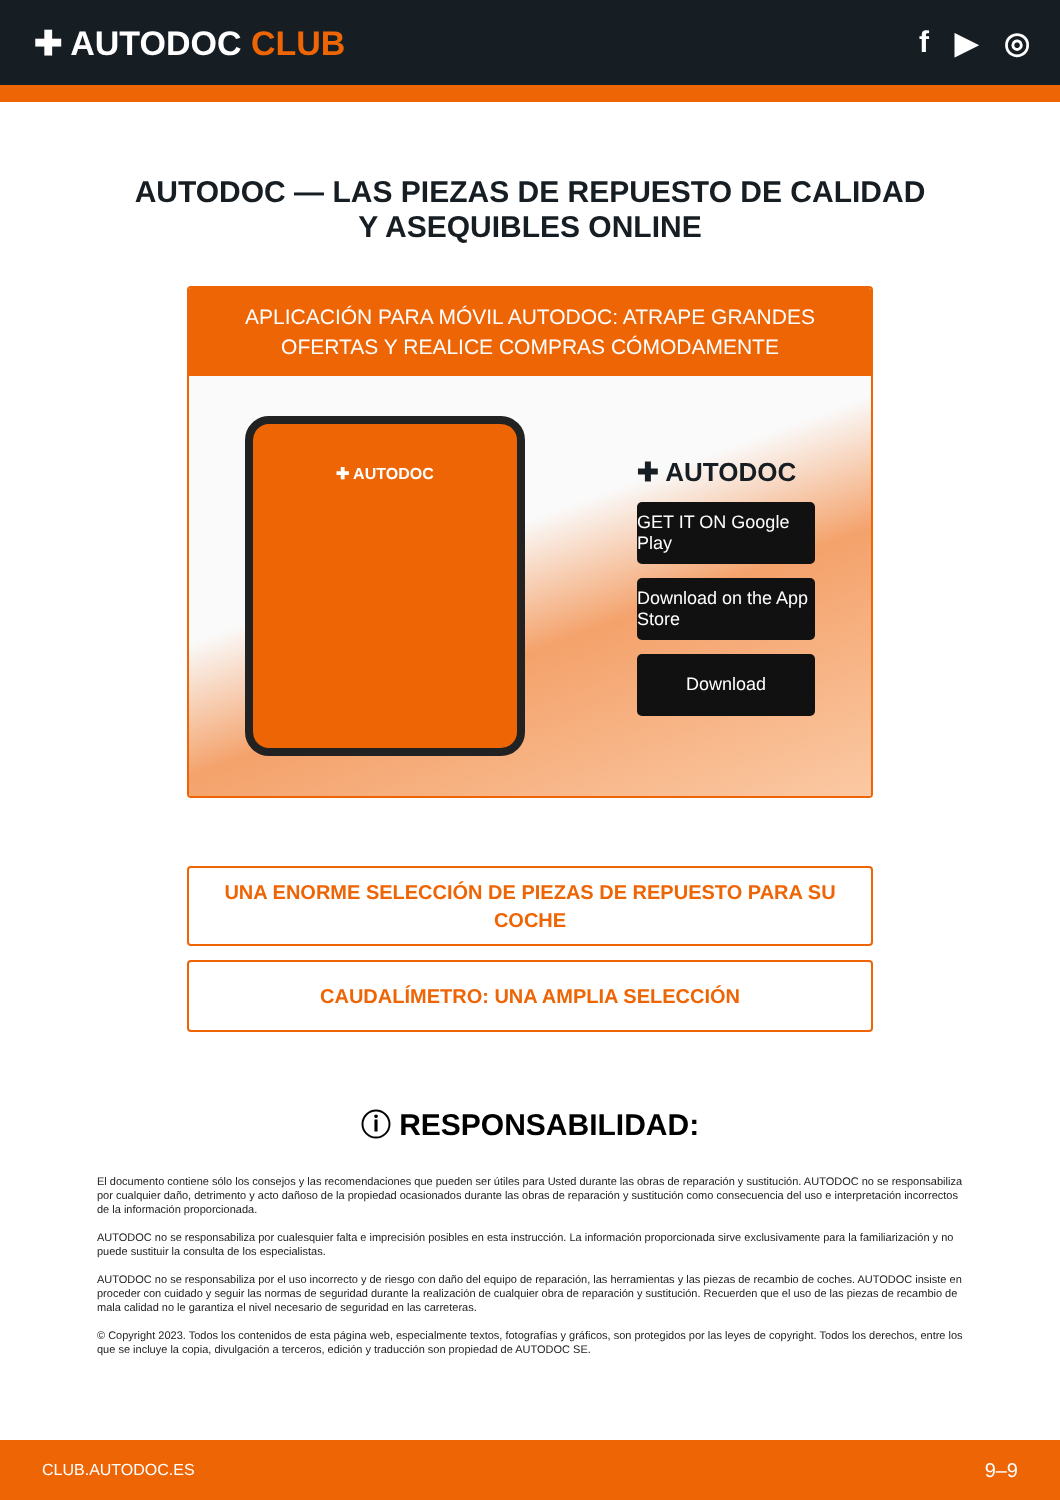✚ AUTODOC CLUB f ▶ ◎
AUTODOC — LAS PIEZAS DE REPUESTO DE CALIDAD
Y ASEQUIBLES ONLINE
APLICACIÓN PARA MÓVIL AUTODOC: ATRAPE GRANDES OFERTAS Y REALICE COMPRAS CÓMODAMENTE
✚ AUTODOC
✚ AUTODOC
GET IT ON Google Play
Download on the App Store
Download
UNA ENORME SELECCIÓN DE PIEZAS DE REPUESTO PARA SU COCHE
CAUDALÍMETRO: UNA AMPLIA SELECCIÓN
ⓘ RESPONSABILIDAD:
El documento contiene sólo los consejos y las recomendaciones que pueden ser útiles para Usted durante las obras de reparación y sustitución. AUTODOC no se responsabiliza por cualquier daño, detrimento y acto dañoso de la propiedad ocasionados durante las obras de reparación y sustitución como consecuencia del uso e interpretación incorrectos de la información proporcionada.
AUTODOC no se responsabiliza por cualesquier falta e imprecisión posibles en esta instrucción. La información proporcionada sirve exclusivamente para la familiarización y no puede sustituir la consulta de los especialistas.
AUTODOC no se responsabiliza por el uso incorrecto y de riesgo con daño del equipo de reparación, las herramientas y las piezas de recambio de coches. AUTODOC insiste en proceder con cuidado y seguir las normas de seguridad durante la realización de cualquier obra de reparación y sustitución. Recuerden que el uso de las piezas de recambio de mala calidad no le garantiza el nivel necesario de seguridad en las carreteras.
© Copyright 2023. Todos los contenidos de esta página web, especialmente textos, fotografías y gráficos, son protegidos por las leyes de copyright. Todos los derechos, entre los que se incluye la copia, divulgación a terceros, edición y traducción son propiedad de AUTODOC SE.
CLUB.AUTODOC.ES 9–9